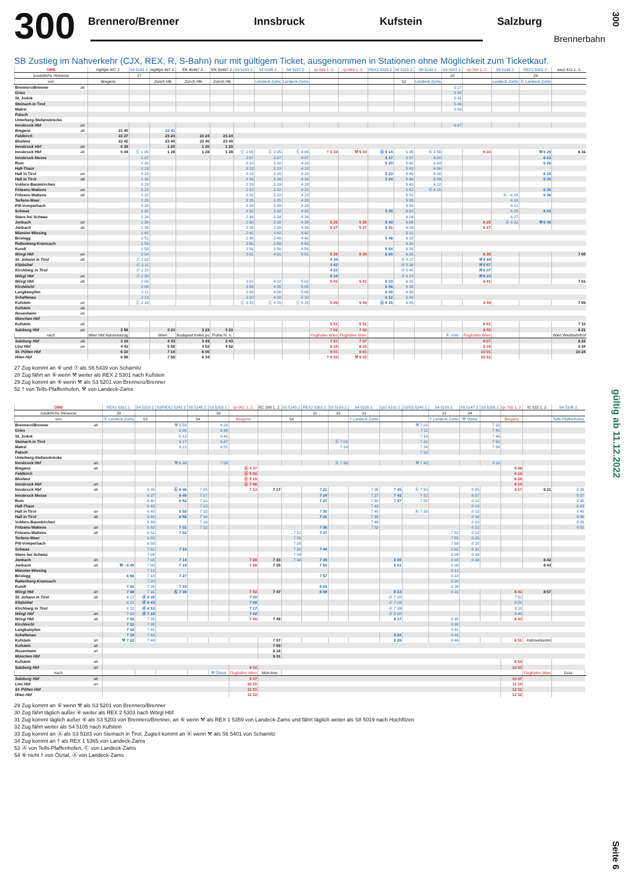300
Brennero/Brenner Innsbruck Kufstein Salzburg
Brennerbahn
SB Zustieg im Nahverkehr (CJX, REX, R, S-Bahn) nur mit gültigem Ticket, ausgenommen in Stationen ohne Möglichkeit zum Ticketkauf.
| ÖBB | | nightjet 447 2. | S4 5191 2. | nightjet 467 2. | EN 40467 2. | EN 50467 2. | S4 5193 2. | S4 5195 2. | S4 5197 2. | rjx 669 1. 2. | rjx 669 1. 2. | REX2 5339 2. | S4 5101 2. | S5 5143 2. | S3 5201 2. | rjx 763 1. 2. | S5 5143 2. | REX2 5301 2. | west 411 1. 2. |
| zusätzliche Hinweise | | | 27 | | | | | | | | | | | | 28 | | | 29 | |
| von | | Bregenz | | Zürich HB | Zürich HB | Zürich HB | | Landeck-Zams | Landeck-Zams | | | | 52 | Landeck-Zams | | | Landeck-Zams | Ⓐ Landeck-Zams | |
| Brennero/Brenner | ab | | | | | | | | | | | | | | 5 27 | | | | |
| Gries | | | | | | | | | | | | | | | 5 35 | | | | |
| St. Jodok | | | | | | | | | | | | | | | 5 41 | | | | |
| Steinach in Tirol | | | | | | | | | | | | | | | 5 46 | | | | |
| Matrei | | | | | | | | | | | | | | | 5 50 | | | | |
| Patsch | | | | | | | | | | | | | | | | | | | |
| Unterberg-Stefansbrücke | | | | | | | | | | | | | | | | | | | |
| Innsbruck Hbf | an | | | | | | | | | | | | | | 6 07 | | | | |
| Bregenz | ab | 21 40 | | 22 41 | | | | | | | | | | | | | | | |
| Feldkirch | | 22 27 | | 23 24 | 23 24 | 23 24 | | | | | | | | | | | | | |
| Bludenz | | 22 42 | | 23 40 | 23 40 | 23 40 | | | | | | | | | | | | | |
| Innsbruck Hbf | an | 0 39 | | 1 20 | 1 20 | 1 20 | | | | | | | | | | | | | |
| Innsbruck Hbf | ab | 0 44 | Ⓒ 1 05 | 1 28 | 1 28 | 1 28 | Ⓒ 2 05 | Ⓒ 3 05 | Ⓒ 4 05 | † 5 10 | ⚒ 5 10 | Ⓐ 5 14 | 5 35 | Ⓐ 5 58 | | 6 10 | | ⚒ 6 20 | 6 31 |
| Innsbruck Messe | | | 1 07 | | | | 2 07 | 3 07 | 4 07 | | | 5 17 | 5 37 | 6 00 | | | | 6 23 | |
| Rum | | | 1 10 | | | | 2 10 | 3 10 | 4 10 | | | 5 20 | 5 40 | 6 03 | | | | 6 26 | |
| Hall-Thaur | | | 1 13 | | | | 2 13 | 3 13 | 4 13 | | | | 5 43 | 6 06 | | | | | |
| Hall in Tirol | an | | 1 15 | | | | 2 15 | 3 15 | 4 15 | | | 5 23 | 5 45 | 6 08 | | | | 6 29 | |
| Hall in Tirol | ab | | 1 16 | | | | 2 16 | 3 16 | 4 16 | | | 5 24 | 5 46 | 6 09 | | | | 6 30 | |
| Volders-Baumkirchen | | | 1 19 | | | | 2 19 | 3 19 | 4 19 | | | | 5 49 | 6 12 | | | | | |
| Fritzens-Wattens | an | | 1 22 | | | | 2 22 | 3 22 | 4 22 | | | | 5 52 | Ⓐ 6 15 | | | | 6 35 | |
| Fritzens-Wattens | ab | | 1 22 | | | | 2 22 | 3 22 | 4 22 | | | | 5 52 | | | | Ⓐ→6 15 | 6 36 | |
| Terfens-Weer | | | 1 25 | | | | 2 25 | 3 25 | 4 25 | | | | 5 55 | | | | 6 18 | | |
| Pill-Vomperbach | | | 1 28 | | | | 2 28 | 3 28 | 4 28 | | | | 5 58 | | | | 6 21 | | |
| Schwaz | | | 1 32 | | | | 2 32 | 3 32 | 4 32 | | | 5 35 | 6 02 | | | | 6 25 | 6 43 | |
| Stans bei Schwaz | | | 1 34 | | | | 2 34 | 3 34 | 4 34 | | | | 6 04 | | | | 6 27 | | |
| Jenbach | an | | 1 38 | | | | 2 38 | 3 38 | 4 38 | 5 25 | 5 25 | 5 40 | 6 08 | | | 6 25 | Ⓐ 6 31 | ⚒ 6 48 | |
| Jenbach | ab | | 1 39 | | | | 2 39 | 3 39 | 4 39 | 5 27 | 5 27 | 5 41 | 6 09 | | | 6 27 | | | |
| Münster-Wiesing | | | 1 42 | | | | 2 42 | 3 42 | 4 42 | | | | 6 12 | | | | | | |
| Brixlegg | | | 1 51 | | | | 2 48 | 3 48 | 4 48 | | | 5 48 | 6 18 | | | | | | |
| Rattenberg-Kramsach | | | 1 53 | | | | 2 50 | 3 50 | 4 50 | | | | 6 20 | | | | | | |
| Kundl | | | 1 59 | | | | 2 56 | 3 56 | 4 56 | | | 5 54 | 6 26 | | | | | | |
| Wörgl Hbf | an | | 2 04 | | | | 3 01 | 4 01 | 5 01 | 5 39 | 5 39 | 6 00 | 6 31 | | | 6 39 | | | 7 00 |
| St. Johann in Tirol | ab | | Ⓒ 1 02 | | | | | | | 4 34 | | | Ⓐ 5 27 | | | ⚒ 5 49 | | | |
| Kitzbühel | | | Ⓒ 1 11 | | | | | | | 4 42 | | | Ⓐ 5 36 | | | ⚒ 5 57 | | | |
| Kirchberg in Tirol | | | Ⓒ 1 21 | | | | | | | 4 51 | | | Ⓐ 5 46 | | | ⚒ 6 07 | | | |
| Wörgl Hbf | an | | Ⓒ 1 50 | | | | | | | 5 18 | | | Ⓐ 6 15 | | | ⚒ 6 33 | | | |
| Wörgl Hbf | ab | | 2 05 | | | | 3 02 | 4 02 | 5 02 | 5 41 | 5 41 | 6 03 | 6 32 | | | 6 41 | | | 7 01 |
| Kirchbichl | | | 2 08 | | | | 3 05 | 4 05 | 5 05 | | | 6 06 | 6 35 | | | | | | |
| Langkampfen | | | 2 11 | | | | 3 08 | 4 08 | 5 08 | | | 6 09 | 6 38 | | | | | | |
| Schaftenau | | | 2 13 | | | | 3 10 | 4 10 | 5 10 | | | 6 12 | 6 40 | | | | | | |
| Kufstein | an | | Ⓒ 2 18 | | | | Ⓒ 3 15 | Ⓒ 4 15 | Ⓒ 5 15 | 5 49 | 5 49 | Ⓐ 6 16 | 6 45 | | | 6 49 | | | 7 09 |
| Kufstein | ab | | | | | | | | | | | | | | | | | | |
| Rosenheim | an | | | | | | | | | | | | | | | | | | |
| München Hbf | | | | | | | | | | | | | | | | | | | |
| Kufstein | ab | | | | | | | | | 5 51 | 5 51 | | | | | 6 51 | | | 7 10 |
| Salzburg Hbf | an | 2 58 | | 3 23 | 3 23 | 3 23 | | | | 7 02 | 7 02 | | | | | 8 02 | | | 8 21 |
| nach | | Wien Hbf Autoreisezug | | Wien | Budapest Keleti pu | Praha hl. n. | | | | Flughafen Wien | Flughafen Wien | | | | Ⓐ Völs | Flughafen Wien | | | Wien Westbahnhof |
| Salzburg Hbf | ab | 3 19 | | 4 33 | 3 43 | 3 43 | | | | 7 07 | 7 07 | | | | | 8 07 | | | 8 22 |
| Linz Hbf | an | 4 43 | | 5 58 | 4 52 | 4 52 | | | | 8 15 | 8 15 | | | | | 9 15 | | | 9 34 |
| St. Pölten Hbf | | 6 10 | | 7 10 | 6 00 | | | | | 9 01 | 9 01 | | | | | 10 01 | | | 10 24 |
| Wien Hbf | | 6 58 | | 7 58 | 6 34 | | | | | † 9 32 | ⚒ 9 32 | | | | | 10 32 | | | |
27 Zug kommt an ⑥ und ⑦ als S6 5439 von Scharnitz
28 Zug fährt an ⑥ wenn ⚒ weiter als REX 2 5301 nach Kufstein
29 Zug kommt an ⑥ wenn ⚒ als S3 5201 von Brennero/Brenner
52 † von Telfs-Pfaffenhofen, ⚒ von Landeck-Zams
| ÖBB | | REX2 5301 2. | S4 5103 2. | S3/REX2 5243 2. | S5 5145 2. | S3 5203 2. | rjx 861 1. 2. | EC 288 1. 2. | S5 5145 2. | REX2 5303 2. | S3 5183 2. | S4 5105 2. | cjx1 6101 2. | S3/S5 5245 2. | S4 5105 2. | S5 5147 2. | S3 5205 2. | rjx 765 1. 2. | IC 515 1. 2. | S4 5109 2. | |
| zusätzliche Hinweise | | 29 | | | | 30 | | | | 31 | 32 | 33 | | | 33 | 34 | | | | | |
| von | | Ⓐ Landeck-Zams | 53 | | 54 | | Bregenz | | 54 | | | † Landeck-Zams | | | † Landeck-Zams | ⚒ Ötztal | | Bregenz | | Telfs-Pfaffenhofen | |
| Brennero/Brenner | ab | | | ⚒ 5 58 | | 6 28 | | | | | | | | ⚒ 7 03 | | | 7 33 | | | | |
| Gries | | | | 6 06 | | 6 36 | | | | | | | | 7 11 | | | 7 41 | | | | |
| St. Jodok | | | | 6 12 | | 6 42 | | | | | | | | 7 16 | | | 7 46 | | | | |
| Steinach in Tirol | | | | 6 17 | | 6 47 | | | | | Ⓐ 7 09 | | | 7 20 | | | 7 50 | | | | |
| Matrei | | | | 6 21 | | 6 51 | | | | | 7 14 | | | 7 24 | | | 7 54 | | | | |
| Patsch | | | | | | | | | | | | | | 7 32 | | | | | | | |
| Unterberg-Stefansbrücke | | | | | | | | | | | | | | | | | | | | | |
| Innsbruck Hbf | an | | | ⚒ 6 38 | | 7 08 | | | | | Ⓐ 7 30 | | | ⚒ 7 42 | | | 8 11 | | | | |
| Bregenz | ab | | | | | | Ⓐ 4 37 | | | | | | | | | | | 5 48 | | | |
| Feldkirch | | | | | | | Ⓐ 5 02 | | | | | | | | | | | 6 13 | | | |
| Bludenz | | | | | | | Ⓐ 5 15 | | | | | | | | | | | 6 26 | | | |
| Innsbruck Hbf | an | | | | | | Ⓐ 7 06 | | | | | | | | | | | 8 14 | | | |
| Innsbruck Hbf | ab | | 6 35 | Ⓐ 6 46 | 7 05 | | 7 13 | 7 17 | | 7 21 | | 7 35 | 7 40 | Ⓐ 7 50 | | 8 05 | | 8 17 | 8 21 | 8 35 | |
| Innsbruck Messe | | | 6 37 | 6 49 | 7 07 | | | | | 7 24 | | 7 37 | 7 43 | 7 52 | | 8 07 | | | | 8 37 | |
| Rum | | | 6 40 | 6 52 | 7 10 | | | | | 7 27 | | 7 40 | 7 47 | 7 55 | | 8 10 | | | | 8 40 | |
| Hall-Thaur | | | 6 43 | | 7 13 | | | | | | | 7 43 | | | | 8 13 | | | | 8 43 | |
| Hall in Tirol | an | | 6 45 | 6 55 | 7 15 | | | | | 7 30 | | 7 45 | | Ⓐ 7 59 | | 8 15 | | | | 8 45 | |
| Hall in Tirol | ab | | 6 46 | 6 56 | 7 16 | | | | | 7 31 | | 7 46 | | | | 8 16 | | | | 8 46 | |
| Volders-Baumkirchen | | | 6 49 | | 7 19 | | | | | | | 7 49 | | | | 8 19 | | | | 8 49 | |
| Fritzens-Wattens | an | | 6 52 | 7 01 | 7 22 | | | | | 7 36 | | 7 52 | | | | 8 22 | | | | 8 52 | |
| Fritzens-Wattens | ab | | 6 52 | 7 02 | | | | | →7 22 | 7 37 | | | | | →7 52 | 8 22 | | | | | |
| Terfens-Weer | | | 6 55 | | | | | | 7 25 | | | | | | 7 55 | 8 25 | | | | | |
| Pill-Vomperbach | | | 6 58 | | | | | | 7 28 | | | | | | 7 58 | 8 28 | | | | | |
| Schwaz | | | 7 02 | 7 10 | | | | | 7 32 | 7 44 | | | | | 8 02 | 8 32 | | | | | |
| Stans bei Schwaz | | | 7 04 | | | | | | 7 34 | | | | | | 8 04 | 8 34 | | | | | |
| Jenbach | an | | 7 08 | 7 14 | | | 7 28 | 7 33 | 7 38 | 7 49 | | | 8 00 | | 8 08 | 8 38 | | | 8 42 | | |
| Jenbach | ab | ⚒→6 49 | 7 09 | 7 19 | | | 7 30 | 7 35 | | 7 50 | | | 8 01 | | 8 09 | | | | 8 44 | | |
| Münster-Wiesing | | | 7 12 | | | | | | | | | | | | 8 12 | | | | | | |
| Brixlegg | | 6 56 | 7 18 | 7 27 | | | | | | 7 57 | | | | | 8 18 | | | | | | |
| Rattenberg-Kramsach | | | 7 20 | | | | | | | | | | | | 8 20 | | | | | | |
| Kundl | | 7 02 | 7 26 | 7 33 | | | | | | 8 03 | | | | | 8 26 | | | | | | |
| Wörgl Hbf | an | 7 08 | 7 31 | Ⓐ 7 39 | | | 7 42 | 7 47 | | 8 09 | | | 8 13 | | 8 31 | | | 8 41 | 8 57 | | |
| St. Johann in Tirol | ab | 6 12 | Ⓐ 6 35 | | | | 7 00 | | | | | | Ⓐ 7 20 | | | | | 7 52 | | | |
| Kitzbühel | | 6 21 | Ⓐ 6 43 | | | | 7 08 | | | | | | Ⓐ 7 29 | | | | | 8 01 | | | |
| Kirchberg in Tirol | | 6 31 | Ⓐ 6 53 | | | | 7 17 | | | | | | Ⓐ 7 39 | | | | | 8 11 | | | |
| Wörgl Hbf | an | 7 00 | Ⓐ 7 18 | | | | 7 42 | | | | | | Ⓐ 8 08 | | | | | 8 40 | | | |
| Wörgl Hbf | ab | 7 09 | 7 35 | | | | 7 45 | 7 49 | | | | | 8 17 | | 8 35 | | | 8 43 | | | |
| Kirchbichl | | 7 12 | 7 38 | | | | | | | | | | | | 8 38 | | | | | | |
| Langkampfen | | 7 15 | 7 41 | | | | | | | | | | | | 8 41 | | | | | | |
| Schaftenau | | 7 18 | 7 43 | | | | | | | | | | 8 22 | | 8 43 | | | | | | |
| Kufstein | an | ⚒ 7 22 | 7 48 | | | | | 7 57 | | | | | 8 26 | | 8 48 | | | 8 51 | Hahnenkamm | | |
| Kufstein | ab | | | | | | | 7 59 | | | | | | | | | | | | | |
| Rosenheim | an | | | | | | | 8 18 | | | | | | | | | | | | | |
| München Hbf | | | | | | | | 9 01 | | | | | | | | | | | | | |
| Kufstein | ab | | | | | | | | | | | | | | | | | 8 53 | | | |
| Salzburg Hbf | an | | | | | | 9 02 | | | | | | | | | | | 10 03 | | | |
| nach | | | | | | ⚒ Ötztal | Flughafen Wien | München | | | | | | | | | | | Flughafen Wien | Graz | |
| Salzburg Hbf | ab | | | | | | 9 07 | | | | | | | | | | | 10 07 | | | |
| Linz Hbf | an | | | | | | 10 15 | | | | | | | | | | | 11 15 | | | |
| St. Pölten Hbf | | | | | | | 11 01 | | | | | | | | | | | 12 01 | | | |
| Wien Hbf | | | | | | | 11 32 | | | | | | | | | | | 12 32 | | | |
29 Zug kommt an ⑥ wenn ⚒ als S3 5201 von Brennero/Brenner
30 Zug fährt täglich außer ⑥ weiter als REX 2 5303 nach Wörgl Hbf
31 Zug kommt täglich außer ⑥ als S3 5203 von Brennero/Brenner, an ⑥ wenn ⚒ als REX 1 5359 von Landeck-Zams und fährt täglich weiter als S8 5019 nach Hochfilzen
32 Zug fährt weiter als S4 5105 nach Kufstein
33 Zug kommt an Ⓐ als S3 5183 von Steinach in Tirol, Zugteil kommt an ⑥ wenn ⚒ als S6 5401 von Scharnitz
34 Zug kommt an † als REX 1 5365 von Landeck-Zams
53 Ⓐ von Telfs-Pfaffenhofen, Ⓒ von Landeck-Zams
54 ⑥ nicht † von Ötztal, Ⓐ von Landeck-Zams
300
gültig ab 11.12.2022
Seite 6